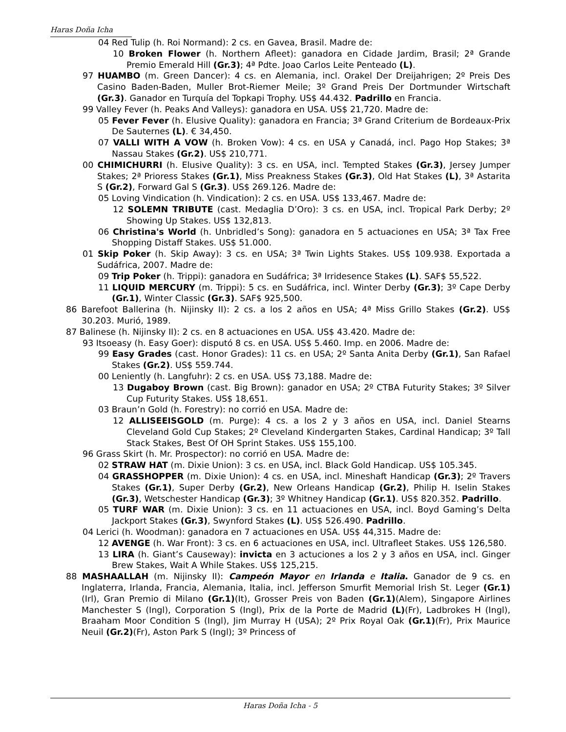Haras Doña Icha
04 Red Tulip (h. Roi Normand): 2 cs. en Gavea, Brasil. Madre de:
10 Broken Flower (h. Northern Afleet): ganadora en Cidade Jardim, Brasil; 2ª Grande Premio Emerald Hill (Gr.3); 4ª Pdte. Joao Carlos Leite Penteado (L).
97 HUAMBO (m. Green Dancer): 4 cs. en Alemania, incl. Orakel Der Dreijahrigen; 2º Preis Des Casino Baden-Baden, Muller Brot-Riemer Meile; 3º Grand Preis Der Dortmunder Wirtschaft (Gr.3). Ganador en Turquía del Topkapi Trophy. US$ 44.432. Padrillo en Francia.
99 Valley Fever (h. Peaks And Valleys): ganadora en USA. US$ 21,720. Madre de:
05 Fever Fever (h. Elusive Quality): ganadora en Francia; 3ª Grand Criterium de Bordeaux-Prix De Sauternes (L). € 34,450.
07 VALLI WITH A VOW (h. Broken Vow): 4 cs. en USA y Canadá, incl. Pago Hop Stakes; 3ª Nassau Stakes (Gr.2). US$ 210,771.
00 CHIMICHURRI (h. Elusive Quality): 3 cs. en USA, incl. Tempted Stakes (Gr.3), Jersey Jumper Stakes; 2ª Prioress Stakes (Gr.1), Miss Preakness Stakes (Gr.3), Old Hat Stakes (L), 3ª Astarita S (Gr.2), Forward Gal S (Gr.3). US$ 269.126. Madre de:
05 Loving Vindication (h. Vindication): 2 cs. en USA. US$ 133,467. Madre de:
12 SOLEMN TRIBUTE (cast. Medaglia D’Oro): 3 cs. en USA, incl. Tropical Park Derby; 2º Showing Up Stakes. US$ 132,813.
06 Christina's World (h. Unbridled’s Song): ganadora en 5 actuaciones en USA; 3ª Tax Free Shopping Distaff Stakes. US$ 51.000.
01 Skip Poker (h. Skip Away): 3 cs. en USA; 3ª Twin Lights Stakes. US$ 109.938. Exportada a Sudáfrica, 2007. Madre de:
09 Trip Poker (h. Trippi): ganadora en Sudáfrica; 3ª Irridesence Stakes (L). SAF$ 55,522.
11 LIQUID MERCURY (m. Trippi): 5 cs. en Sudáfrica, incl. Winter Derby (Gr.3); 3º Cape Derby (Gr.1), Winter Classic (Gr.3). SAF$ 925,500.
86 Barefoot Ballerina (h. Nijinsky II): 2 cs. a los 2 años en USA; 4ª Miss Grillo Stakes (Gr.2). US$ 30.203. Murió, 1989.
87 Balinese (h. Nijinsky II): 2 cs. en 8 actuaciones en USA. US$ 43.420. Madre de:
93 Itsoeasy (h. Easy Goer): disputó 8 cs. en USA. US$ 5.460. Imp. en 2006. Madre de:
99 Easy Grades (cast. Honor Grades): 11 cs. en USA; 2º Santa Anita Derby (Gr.1), San Rafael Stakes (Gr.2). US$ 559.744.
00 Leniently (h. Langfuhr): 2 cs. en USA. US$ 73,188. Madre de:
13 Dugaboy Brown (cast. Big Brown): ganador en USA; 2º CTBA Futurity Stakes; 3º Silver Cup Futurity Stakes. US$ 18,651.
03 Braun’n Gold (h. Forestry): no corrió en USA. Madre de:
12 ALLISEEISGOLD (m. Purge): 4 cs. a los 2 y 3 años en USA, incl. Daniel Stearns Cleveland Gold Cup Stakes; 2º Cleveland Kindergarten Stakes, Cardinal Handicap; 3º Tall Stack Stakes, Best Of OH Sprint Stakes. US$ 155,100.
96 Grass Skirt (h. Mr. Prospector): no corrió en USA. Madre de:
02 STRAW HAT (m. Dixie Union): 3 cs. en USA, incl. Black Gold Handicap. US$ 105.345.
04 GRASSHOPPER (m. Dixie Union): 4 cs. en USA, incl. Mineshaft Handicap (Gr.3); 2º Travers Stakes (Gr.1), Super Derby (Gr.2), New Orleans Handicap (Gr.2), Philip H. Iselin Stakes (Gr.3), Wetschester Handicap (Gr.3); 3º Whitney Handicap (Gr.1). US$ 820.352. Padrillo.
05 TURF WAR (m. Dixie Union): 3 cs. en 11 actuaciones en USA, incl. Boyd Gaming’s Delta Jackport Stakes (Gr.3), Swynford Stakes (L). US$ 526.490. Padrillo.
04 Lerici (h. Woodman): ganadora en 7 actuaciones en USA. US$ 44,315. Madre de:
12 AVENGE (h. War Front): 3 cs. en 6 actuaciones en USA, incl. Ultrafleet Stakes. US$ 126,580.
13 LIRA (h. Giant’s Causeway): invicta en 3 actuciones a los 2 y 3 años en USA, incl. Ginger Brew Stakes, Wait A While Stakes. US$ 125,215.
88 MASHAALLAH (m. Nijinsky II): Campeón Mayor en Irlanda e Italia. Ganador de 9 cs. en Inglaterra, Irlanda, Francia, Alemania, Italia, incl. Jefferson Smurfit Memorial Irish St. Leger (Gr.1)(Irl), Gran Premio di Milano (Gr.1)(It), Grosser Preis von Baden (Gr.1)(Alem), Singapore Airlines Manchester S (Ingl), Corporation S (Ingl), Prix de la Porte de Madrid (L)(Fr), Ladbrokes H (Ingl), Braaham Moor Condition S (Ingl), Jim Murray H (USA); 2º Prix Royal Oak (Gr.1)(Fr), Prix Maurice Neuil (Gr.2)(Fr), Aston Park S (Ingl); 3º Princess of
Haras Doña Icha - 5